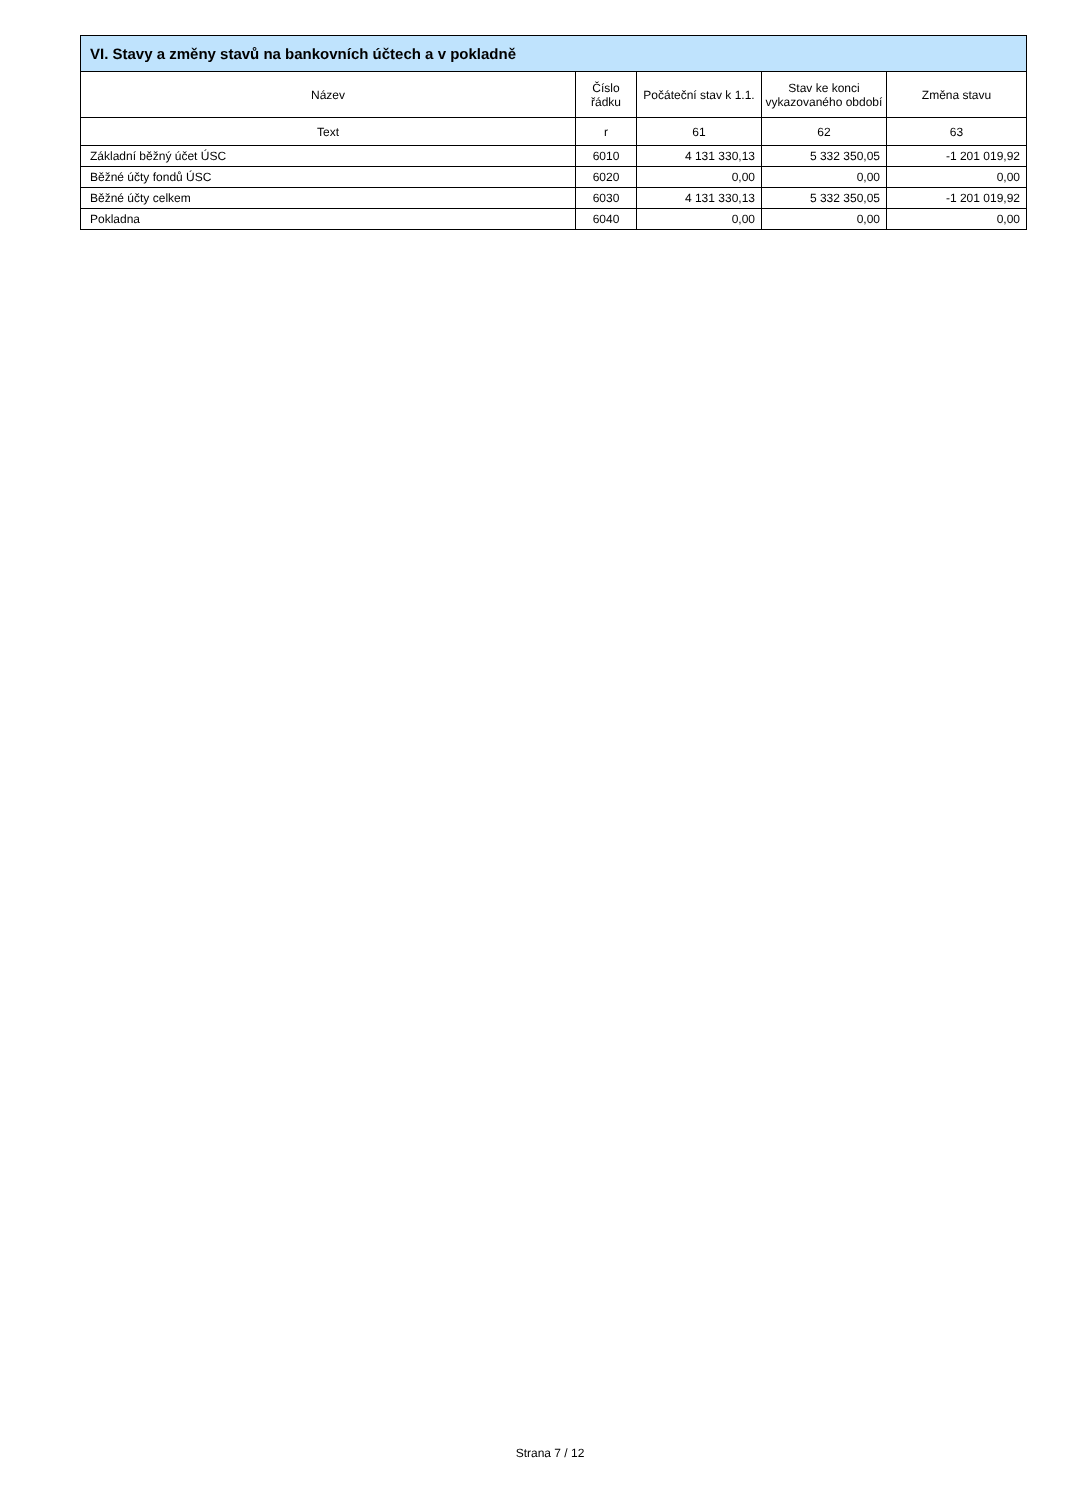| VI. Stavy a změny stavů na bankovních účtech a v pokladně | | | | |
| --- | --- | --- | --- | --- |
| Název | Číslo řádku | Počáteční stav k 1.1. | Stav ke konci vykazovaného období | Změna stavu |
| Text | r | 61 | 62 | 63 |
| Základní běžný účet ÚSC | 6010 | 4 131 330,13 | 5 332 350,05 | -1 201 019,92 |
| Běžné účty fondů ÚSC | 6020 | 0,00 | 0,00 | 0,00 |
| Běžné účty celkem | 6030 | 4 131 330,13 | 5 332 350,05 | -1 201 019,92 |
| Pokladna | 6040 | 0,00 | 0,00 | 0,00 |
Strana 7 / 12